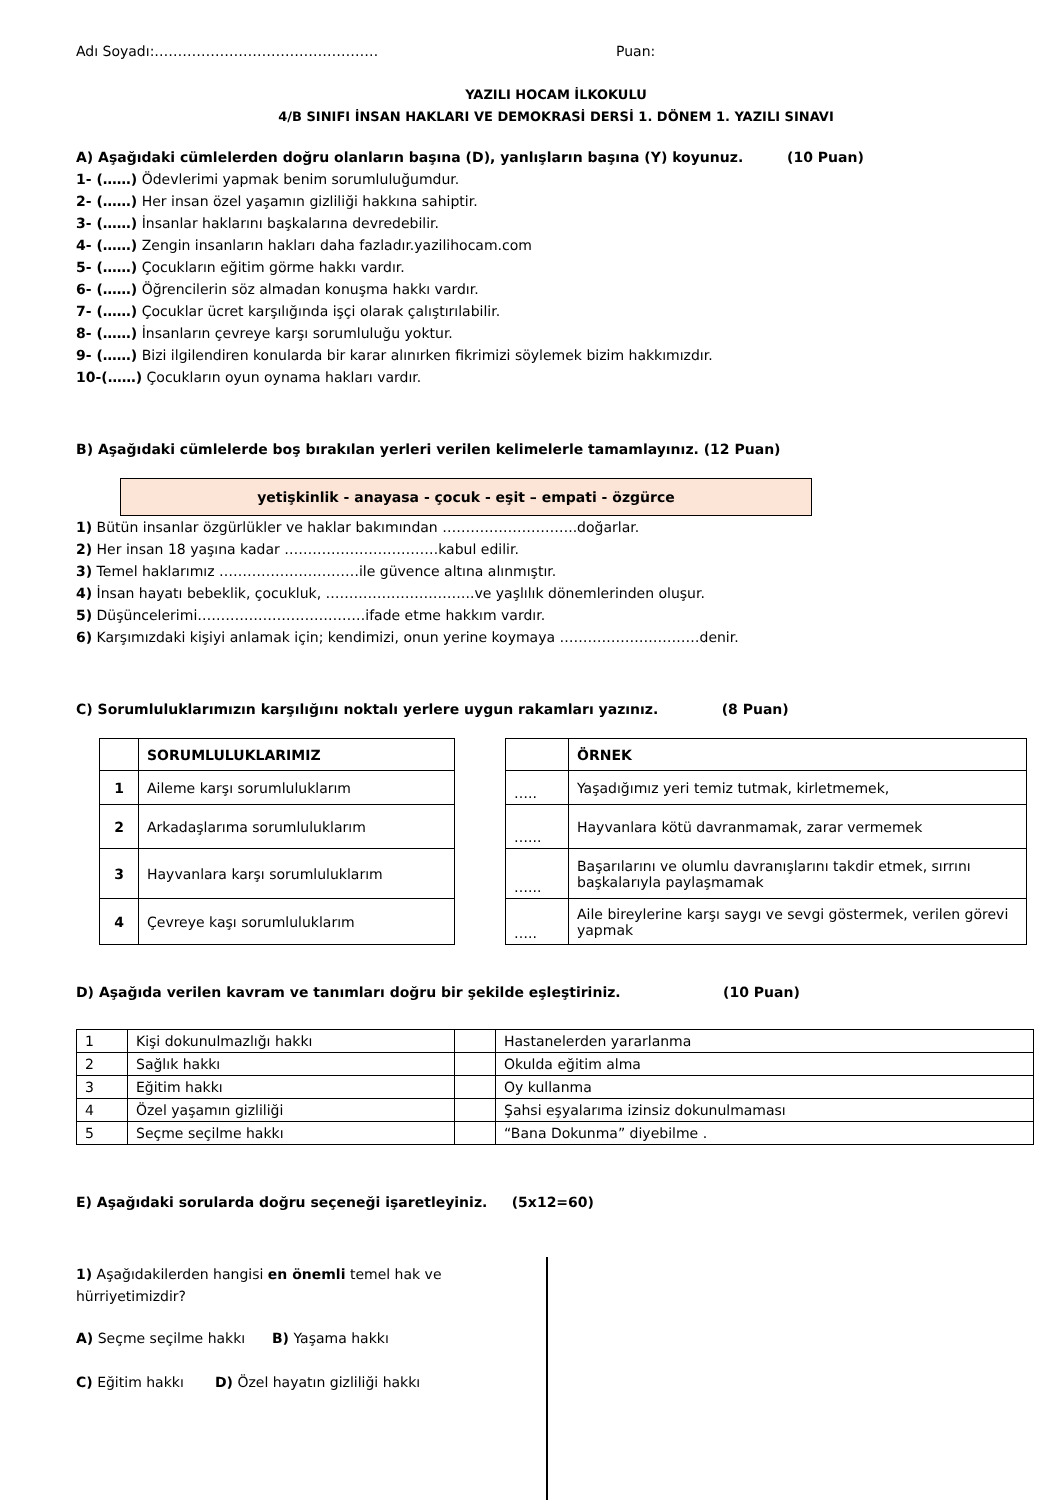Adı Soyadı:………………………………………… Puan:
YAZILI HOCAM İLKOKULU
4/B SINIFI İNSAN HAKLARI VE DEMOKRASİ DERSİ 1. DÖNEM 1. YAZILI SINAVI
A) Aşağıdaki cümlelerden doğru olanların başına (D), yanlışların başına (Y) koyunuz. (10 Puan)
1- (……) Ödevlerimi yapmak benim sorumluluğumdur.
2- (……) Her insan özel yaşamın gizliliği hakkına sahiptir.
3- (……) İnsanlar haklarını başkalarına devredebilir.
4- (……) Zengin insanların hakları daha fazladır.yazilihocam.com
5- (……) Çocukların eğitim görme hakkı vardır.
6- (……) Öğrencilerin söz almadan konuşma hakkı vardır.
7- (……) Çocuklar ücret karşılığında işçi olarak çalıştırılabilir.
8- (……) İnsanların çevreye karşı sorumluluğu yoktur.
9- (……) Bizi ilgilendiren konularda bir karar alınırken fikrimizi söylemek bizim hakkımızdır.
10-(……) Çocukların oyun oynama hakları vardır.
B) Aşağıdaki cümlelerde boş bırakılan yerleri verilen kelimelerle tamamlayınız. (12 Puan)
yetişkinlik - anayasa - çocuk - eşit – empati - özgürce
1) Bütün insanlar özgürlükler ve haklar bakımından ………………………..doğarlar.
2) Her insan 18 yaşına kadar ……………………………kabul edilir.
3) Temel haklarımız …………………………ile güvence altına alınmıştır.
4) İnsan hayatı bebeklik, çocukluk, …………………………..ve yaşlılık dönemlerinden oluşur.
5) Düşüncelerimi………………………………ifade etme hakkım vardır.
6) Karşımızdaki kişiyi anlamak için; kendimizi, onun yerine koymaya …………………………denir.
C) Sorumluluklarımızın karşılığını noktalı yerlere uygun rakamları yazınız. (8 Puan)
| | SORUMLULUKLARIMIZ |
| 1 | Aileme karşı sorumluluklarım |
| 2 | Arkadaşlarıma sorumluluklarım |
| 3 | Hayvanlara karşı sorumluluklarım |
| 4 | Çevreye kaşı sorumluluklarım |
| | ÖRNEK |
| ….. | Yaşadığımız yeri temiz tutmak, kirletmemek, |
| …... | Hayvanlara kötü davranmamak, zarar vermemek |
| …... | Başarılarını ve olumlu davranışlarını takdir etmek, sırrını başkalarıyla paylaşmamak |
| ….. | Aile bireylerine karşı saygı ve sevgi göstermek, verilen görevi yapmak |
D) Aşağıda verilen kavram ve tanımları doğru bir şekilde eşleştiriniz. (10 Puan)
| 1 | Kişi dokunulmazlığı hakkı | | Hastanelerden yararlanma |
| 2 | Sağlık hakkı | | Okulda eğitim alma |
| 3 | Eğitim hakkı | | Oy kullanma |
| 4 | Özel yaşamın gizliliği | | Şahsi eşyalarıma izinsiz dokunulmaması |
| 5 | Seçme seçilme hakkı | | “Bana Dokunma” diyebilme . |
E) Aşağıdaki sorularda doğru seçeneği işaretleyiniz. (5x12=60)
1) Aşağıdakilerden hangisi en önemli temel hak ve hürriyetimizdir?
A) Seçme seçilme hakkı B) Yaşama hakkı
C) Eğitim hakkı D) Özel hayatın gizliliği hakkı